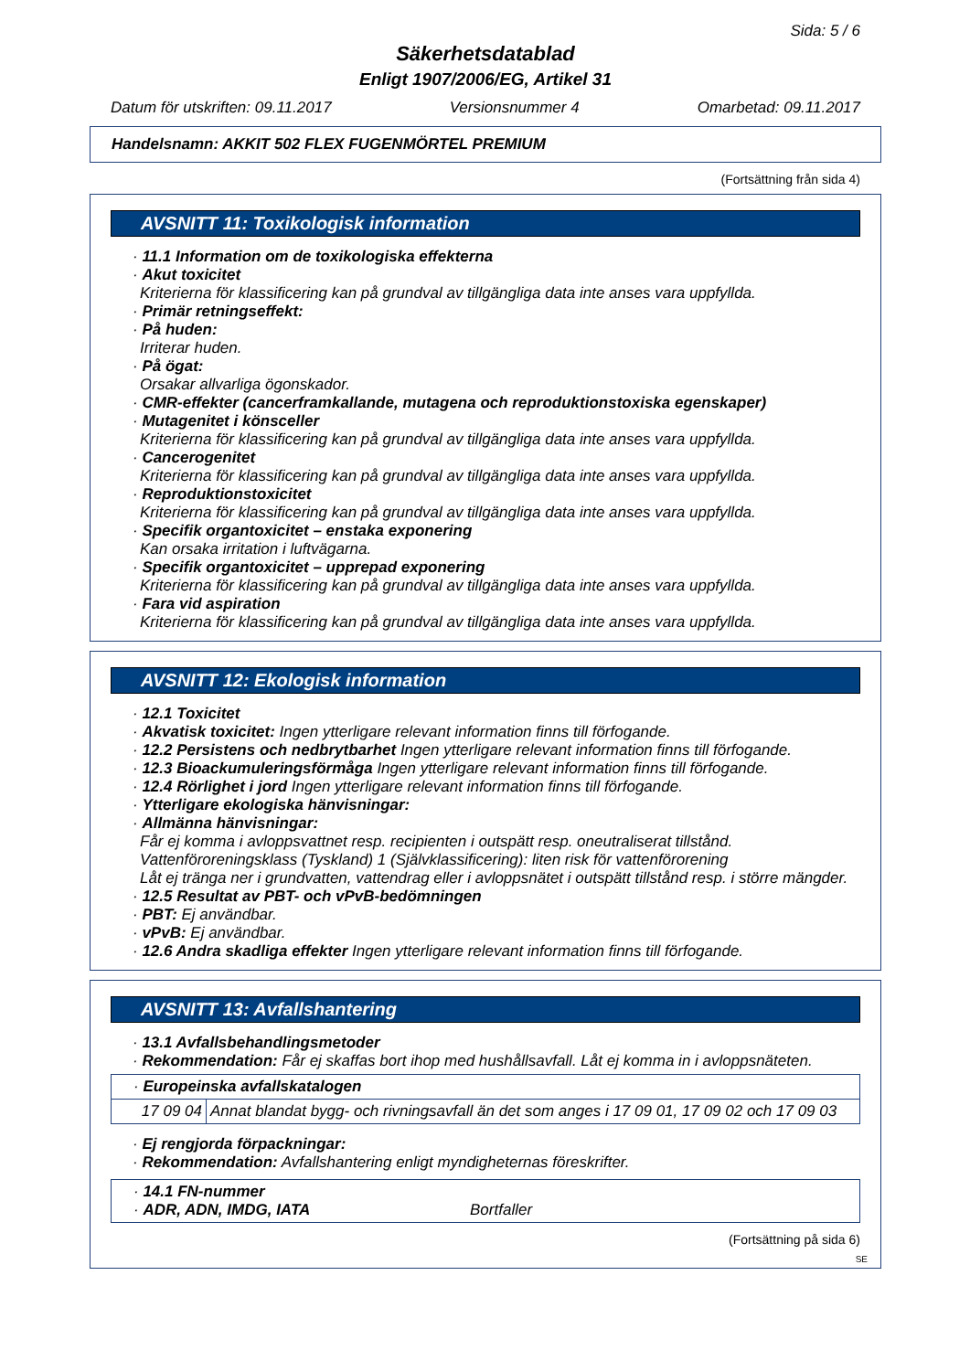Sida: 5 / 6
Säkerhetsdatablad
Enligt 1907/2006/EG, Artikel 31
Datum för utskriften: 09.11.2017 Versionsnummer 4 Omarbetad: 09.11.2017
Handelsnamn: AKKIT 502 FLEX FUGENMÖRTEL PREMIUM
(Fortsättning från sida 4)
AVSNITT 11: Toxikologisk information
· 11.1 Information om de toxikologiska effekterna
· Akut toxicitet
Kriterierna för klassificering kan på grundval av tillgängliga data inte anses vara uppfyllda.
· Primär retningseffekt:
· På huden:
Irriterar huden.
· På ögat:
Orsakar allvarliga ögonskador.
· CMR-effekter (cancerframkallande, mutagena och reproduktionstoxiska egenskaper)
· Mutagenitet i könsceller
Kriterierna för klassificering kan på grundval av tillgängliga data inte anses vara uppfyllda.
· Cancerogenitet
Kriterierna för klassificering kan på grundval av tillgängliga data inte anses vara uppfyllda.
· Reproduktionstoxicitet
Kriterierna för klassificering kan på grundval av tillgängliga data inte anses vara uppfyllda.
· Specifik organtoxicitet – enstaka exponering
Kan orsaka irritation i luftvägarna.
· Specifik organtoxicitet – upprepad exponering
Kriterierna för klassificering kan på grundval av tillgängliga data inte anses vara uppfyllda.
· Fara vid aspiration
Kriterierna för klassificering kan på grundval av tillgängliga data inte anses vara uppfyllda.
AVSNITT 12: Ekologisk information
· 12.1 Toxicitet
· Akvatisk toxicitet: Ingen ytterligare relevant information finns till förfogande.
· 12.2 Persistens och nedbrytbarhet Ingen ytterligare relevant information finns till förfogande.
· 12.3 Bioackumuleringsförmåga Ingen ytterligare relevant information finns till förfogande.
· 12.4 Rörlighet i jord Ingen ytterligare relevant information finns till förfogande.
· Ytterligare ekologiska hänvisningar:
· Allmänna hänvisningar:
Får ej komma i avloppsvattnet resp. recipienten i outspätt resp. oneutraliserat tillstånd.
Vattenföroreningsklass (Tyskland) 1 (Självklassificering): liten risk för vattenförorening
Låt ej tränga ner i grundvatten, vattendrag eller i avloppsnätet i outspätt tillstånd resp. i större mängder.
· 12.5 Resultat av PBT- och vPvB-bedömningen
· PBT: Ej användbar.
· vPvB: Ej användbar.
· 12.6 Andra skadliga effekter Ingen ytterligare relevant information finns till förfogande.
AVSNITT 13: Avfallshantering
· 13.1 Avfallsbehandlingsmetoder
· Rekommendation: Får ej skaffas bort ihop med hushållsavfall. Låt ej komma in i avloppsnäteten.
| · Europeinska avfallskatalogen | |
| 17 09 04 | Annat blandat bygg- och rivningsavfall än det som anges i 17 09 01, 17 09 02 och 17 09 03 |
· Ej rengjorda förpackningar:
· Rekommendation: Avfallshantering enligt myndigheternas föreskrifter.
| · 14.1 FN-nummer · ADR, ADN, IMDG, IATA Bortfaller |
(Fortsättning på sida 6)
SE